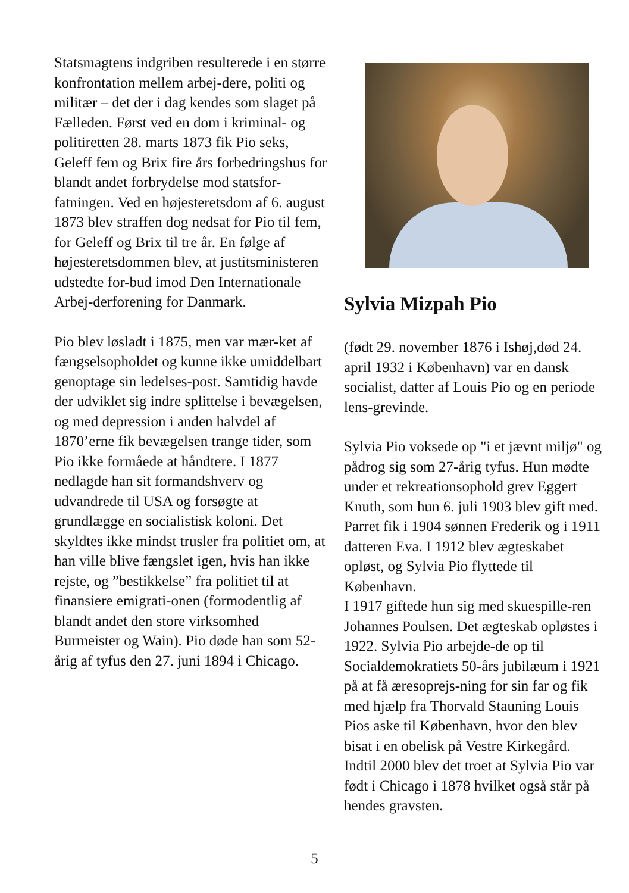Statsmagtens indgriben resulterede i en større konfrontation mellem arbej-dere, politi og militær – det der i dag kendes som slaget på Fælleden. Først ved en dom i kriminal- og politiretten 28. marts 1873 fik Pio seks, Geleff fem og Brix fire års forbedringshus for blandt andet forbrydelse mod statsfor-fatningen. Ved en højesteretsdom af 6. august 1873 blev straffen dog nedsat for Pio til fem, for Geleff og Brix til tre år. En følge af højesteretsdommen blev, at justitsministeren udstedte for-bud imod Den Internationale Arbej-derforening for Danmark.
Pio blev løsladt i 1875, men var mær-ket af fængselsopholdet og kunne ikke umiddelbart genoptage sin ledelses-post. Samtidig havde der udviklet sig indre splittelse i bevægelsen, og med depression i anden halvdel af 1870’erne fik bevægelsen trange tider, som Pio ikke formåede at håndtere. I 1877 nedlagde han sit formandshverv og udvandrede til USA og forsøgte at grundlægge en socialistisk koloni. Det skyldtes ikke mindst trusler fra politiet om, at han ville blive fængslet igen, hvis han ikke rejste, og ”bestikkelse” fra politiet til at finansiere emigrati-onen (formodentlig af blandt andet den store virksomhed Burmeister og Wain). Pio døde han som 52-årig af tyfus den 27. juni 1894 i Chicago.
Sylvia Mizpah Pio
(født 29. november 1876 i Ishøj,død 24. april 1932 i København) var en dansk socialist, datter af Louis Pio og en periode lens-grevinde.
Sylvia Pio voksede op "i et jævnt miljø" og pådrog sig som 27-årig tyfus. Hun mødte under et rekreationsophold grev Eggert Knuth, som hun 6. juli 1903 blev gift med. Parret fik i 1904 sønnen Frederik og i 1911 datteren Eva. I 1912 blev ægteskabet opløst, og Sylvia Pio flyttede til København.
I 1917 giftede hun sig med skuespille-ren Johannes Poulsen. Det ægteskab opløstes i 1922. Sylvia Pio arbejde-de op til Socialdemokratiets 50-års jubilæum i 1921 på at få æresoprejs-ning for sin far og fik med hjælp fra Thorvald Stauning Louis Pios aske til København, hvor den blev bisat i en obelisk på Vestre Kirkegård.
Indtil 2000 blev det troet at Sylvia Pio var født i Chicago i 1878 hvilket også står på hendes gravsten.
5